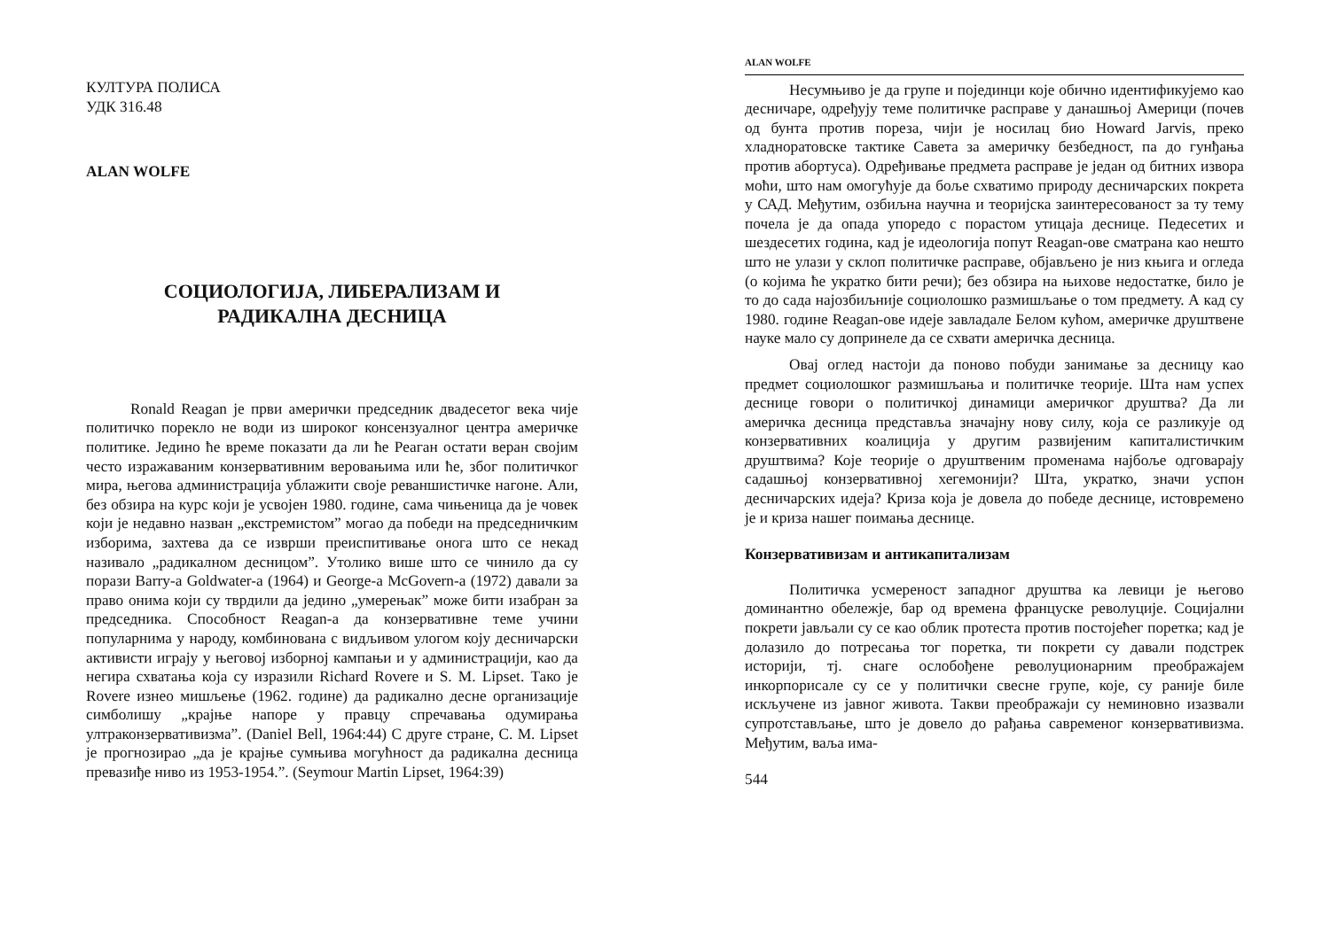КУЛТУРА ПОЛИСА
УДК 316.48
ALAN WOLFE
СОЦИОЛОГИЈА, ЛИБЕРАЛИЗАМ И
РАДИКАЛНА ДЕСНИЦА
Ronald Reagan је први амерички председник двадесетог века чије политичко порекло не води из широког консензуалног центра америчке политике. Једино ће време показати да ли ће Реаган остати веран својим често изражаваним конзервативним веровањима или ће, због политичког мира, његова администрација ублажити своје реваншистичке нагоне. Али, без обзира на курс који је усвојен 1980. године, сама чињеница да је човек који је недавно назван „екстремистом” могао да победи на председничким изборима, захтева да се изврши преиспитивање онога што се некад називало „радикалном десницом”. Утолико више што се чинило да су порази Barry-a Goldwater-a (1964) и George-a McGovern-a (1972) давали за право онима који су тврдили да једино „умерењак” може бити изабран за председника. Способност Reagan-a да конзервативне теме учини популарнима у народу, комбинована с видљивом улогом коју десничарски активисти играју у његовој изборној кампањи и у администрацији, као да негира схватања која су изразили Richard Rovere и S. M. Lipset. Тако је Rovere изнео мишљење (1962. године) да радикално десне организације симболишу „крајње напоре у правцу спречавања одумирања ултраконзервативизма”. (Daniel Bell, 1964:44) С друге стране, С. М. Lipset је прогнозирао „да је крајње сумњива могућност да радикална десница превазиђе ниво из 1953-1954.”. (Seymour Martin Lipset, 1964:39)
ALAN WOLFE
Несумњиво је да групе и појединци које обично идентификујемо као десничаре, одређују теме политичке расправе у данашњој Америци (почев од бунта против пореза, чији је носилац био Howard Jarvis, преко хладноратовске тактике Савета за америчку безбедност, па до гунђања против абортуса). Одређивање предмета расправе је један од битних извора моћи, што нам омогућује да боље схватимо природу десничарских покрета у САД. Међутим, озбиљна научна и теоријска заинтересованост за ту тему почела је да опада упоредо с порастом утицаја деснице. Педесетих и шездесетих година, кад је идеологија попут Reagan-ове сматрана као нешто што не улази у склоп политичке расправе, објављено је низ књига и огледа (о којима ће укратко бити речи); без обзира на њихове недостатке, било је то до сада најозбиљније социолошко размишљање о том предмету. А кад су 1980. године Reagan-ове идеје завладале Белом кућом, америчке друштвене науке мало су допринеле да се схвати америчка десница.
Овај оглед настоји да поново побуди занимање за десницу као предмет социолошког размишљања и политичке теорије. Шта нам успех деснице говори о политичкој динамици америчког друштва? Да ли америчка десница представља значајну нову силу, која се разликује од конзервативних коалиција у другим развијеним капиталистичким друштвима? Које теорије о друштвеним променама најбоље одговарају садашњој конзервативној хегемонији? Шта, укратко, значи успон десничарских идеја? Криза која је довела до победе деснице, истовремено је и криза нашег поимања деснице.
Конзервативизам и антикапитализам
Политичка усмереност западног друштва ка левици је његово доминантно обележје, бар од времена француске револуције. Социјални покрети јављали су се као облик протеста против постојећег поретка; кад је долазило до потресања тог поретка, ти покрети су давали подстрек историји, тј. снаге ослобођене револуционарним преображајем инкорпорисале су се у политички свесне групе, које, су раније биле искључене из јавног живота. Такви преображаји су неминовно изазвали супротстављање, што је довело до рађања савременог конзервативизма. Међутим, ваља има-
544